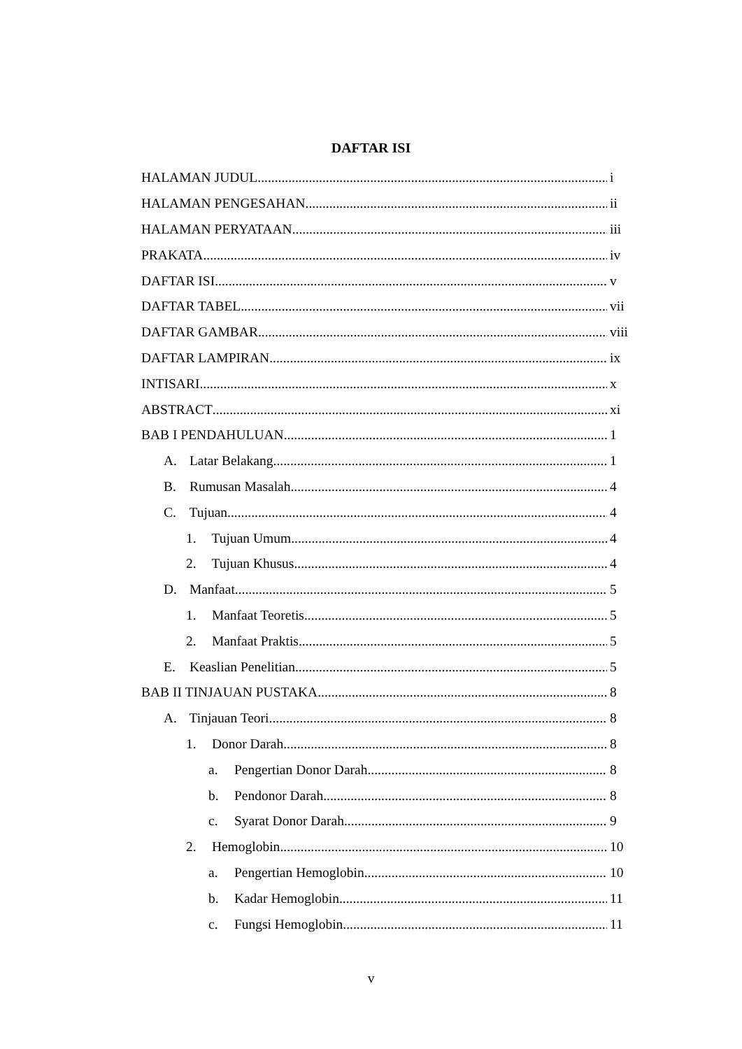DAFTAR ISI
HALAMAN JUDUL i
HALAMAN PENGESAHAN ii
HALAMAN PERYATAAN iii
PRAKATA iv
DAFTAR ISI v
DAFTAR TABEL vii
DAFTAR GAMBAR viii
DAFTAR LAMPIRAN ix
INTISARI x
ABSTRACT xi
BAB I PENDAHULUAN 1
A. Latar Belakang 1
B. Rumusan Masalah 4
C. Tujuan 4
1. Tujuan Umum 4
2. Tujuan Khusus 4
D. Manfaat 5
1. Manfaat Teoretis 5
2. Manfaat Praktis 5
E. Keaslian Penelitian 5
BAB II TINJAUAN PUSTAKA 8
A. Tinjauan Teori 8
1. Donor Darah 8
a. Pengertian Donor Darah 8
b. Pendonor Darah 8
c. Syarat Donor Darah 9
2. Hemoglobin 10
a. Pengertian Hemoglobin 10
b. Kadar Hemoglobin 11
c. Fungsi Hemoglobin 11
v